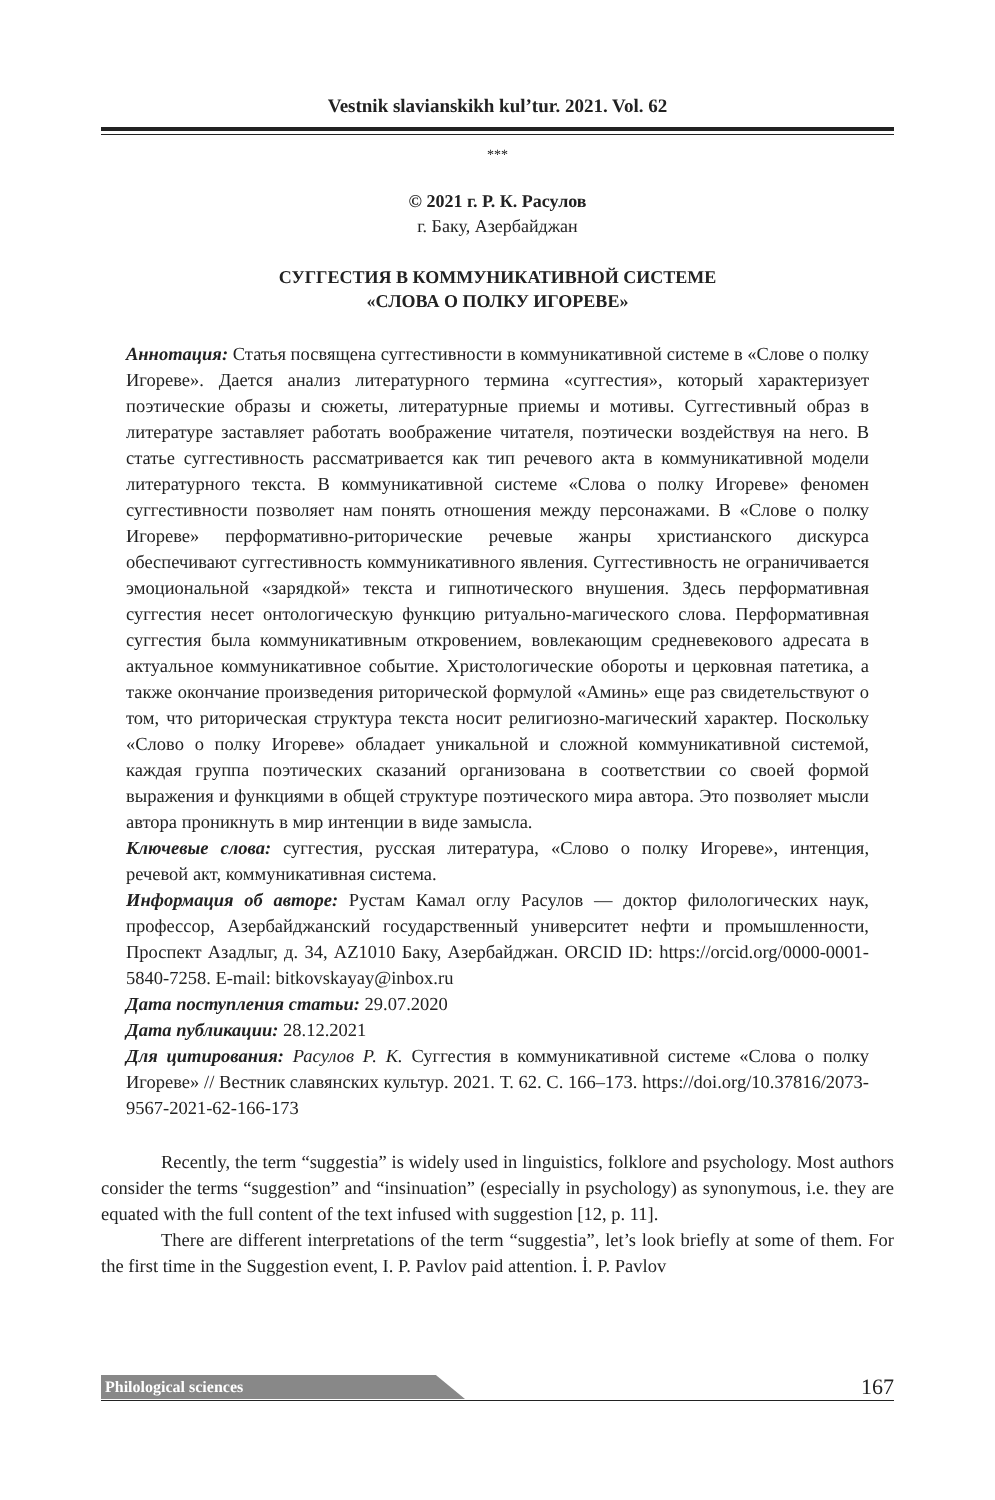Vestnik slavianskikh kul’tur. 2021. Vol. 62
***
© 2021 г. Р. К. Расулов
г. Баку, Азербайджан
СУГГЕСТИЯ В КОММУНИКАТИВНОЙ СИСТЕМЕ
«СЛОВА О ПОЛКУ ИГОРЕВЕ»
Аннотация: Статья посвящена суггестивности в коммуникативной системе в «Слове о полку Игореве». Дается анализ литературного термина «суггестия», который характеризует поэтические образы и сюжеты, литературные приемы и мотивы. Суггестивный образ в литературе заставляет работать воображение читателя, поэтически воздействуя на него. В статье суггестивность рассматривается как тип речевого акта в коммуникативной модели литературного текста. В коммуникативной системе «Слова о полку Игореве» феномен суггестивности позволяет нам понять отношения между персонажами. В «Слове о полку Игореве» перформативно-риторические речевые жанры христианского дискурса обеспечивают суггестивность коммуникативного явления. Суггестивность не ограничивается эмоциональной «зарядкой» текста и гипнотического внушения. Здесь перформативная суггестия несет онтологическую функцию ритуально-магического слова. Перформативная суггестия была коммуникативным откровением, вовлекающим средневекового адресата в актуальное коммуникативное событие. Христологические обороты и церковная патетика, а также окончание произведения риторической формулой «Аминь» еще раз свидетельствуют о том, что риторическая структура текста носит религиозно-магический характер. Поскольку «Слово о полку Игореве» обладает уникальной и сложной коммуникативной системой, каждая группа поэтических сказаний организована в соответствии со своей формой выражения и функциями в общей структуре поэтического мира автора. Это позволяет мысли автора проникнуть в мир интенции в виде замысла.
Ключевые слова: суггестия, русская литература, «Слово о полку Игореве», интенция, речевой акт, коммуникативная система.
Информация об авторе: Рустам Камал оглу Расулов — доктор филологических наук, профессор, Азербайджанский государственный университет нефти и промышленности, Проспект Азадлыг, д. 34, AZ1010 Баку, Азербайджан. ORCID ID: https://orcid.org/0000-0001-5840-7258. E-mail: bitkovskayay@inbox.ru
Дата поступления статьи: 29.07.2020
Дата публикации: 28.12.2021
Для цитирования: Расулов Р. К. Суггестия в коммуникативной системе «Слова о полку Игореве» // Вестник славянских культур. 2021. Т. 62. С. 166–173. https://doi.org/10.37816/2073-9567-2021-62-166-173
Recently, the term “suggestia” is widely used in linguistics, folklore and psychology. Most authors consider the terms “suggestion” and “insinuation” (especially in psychology) as synonymous, i.e. they are equated with the full content of the text infused with suggestion [12, p. 11].
There are different interpretations of the term “suggestia”, let’s look briefly at some of them. For the first time in the Suggestion event, I. P. Pavlov paid attention. İ. P. Pavlov
Philological sciences 167